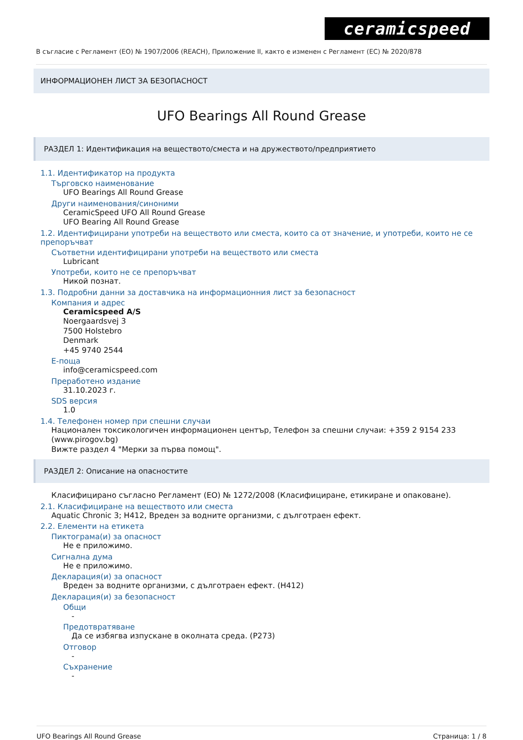ceramicspeed
В съгласие с Регламент (ЕО) № 1907/2006 (REACH), Приложение II, както е изменен с Регламент (ЕС) № 2020/878
ИНФОРМАЦИОНЕН ЛИСТ ЗА БЕЗОПАСНОСТ
UFO Bearings All Round Grease
РАЗДЕЛ 1: Идентификация на веществото/сместа и на дружеството/предприятието
1.1. Идентификатор на продукта
Търговско наименование
UFO Bearings All Round Grease
Други наименования/синоними
CeramicSpeed UFO All Round Grease
UFO Bearing All Round Grease
1.2. Идентифицирани употреби на веществото или сместа, които са от значение, и употреби, които не се препоръчват
Съответни идентифицирани употреби на веществото или сместа
Lubricant
Употреби, които не се препоръчват
Никой познат.
1.3. Подробни данни за доставчика на информационния лист за безопасност
Компания и адрес
Ceramicspeed A/S
Noergaardsvej 3
7500 Holstebro
Denmark
+45 9740 2544
E-поща
info@ceramicspeed.com
Преработено издание
31.10.2023 г.
SDS версия
1.0
1.4. Телефонен номер при спешни случаи
Национален токсикологичен информационен център, Телефон за спешни случаи: +359 2 9154 233 (www.pirogov.bg)
Вижте раздел 4 "Мерки за първа помощ".
РАЗДЕЛ 2: Описание на опасностите
Класифицирано съгласно Регламент (ЕО) № 1272/2008 (Класифициране, етикиране и опаковане).
2.1. Класифициране на веществото или сместа
Aquatic Chronic 3; H412, Вреден за водните организми, с дълготраен ефект.
2.2. Елементи на етикета
Пиктограма(и) за опасност
Не е приложимо.
Сигнална дума
Не е приложимо.
Декларация(и) за опасност
Вреден за водните организми, с дълготраен ефект. (H412)
Декларация(и) за безопасност
Общи
-
Предотвратяване
Да се избягва изпускане в околната среда. (P273)
Отговор
-
Съхранение
-
UFO Bearings All Round Grease Страница: 1 / 8